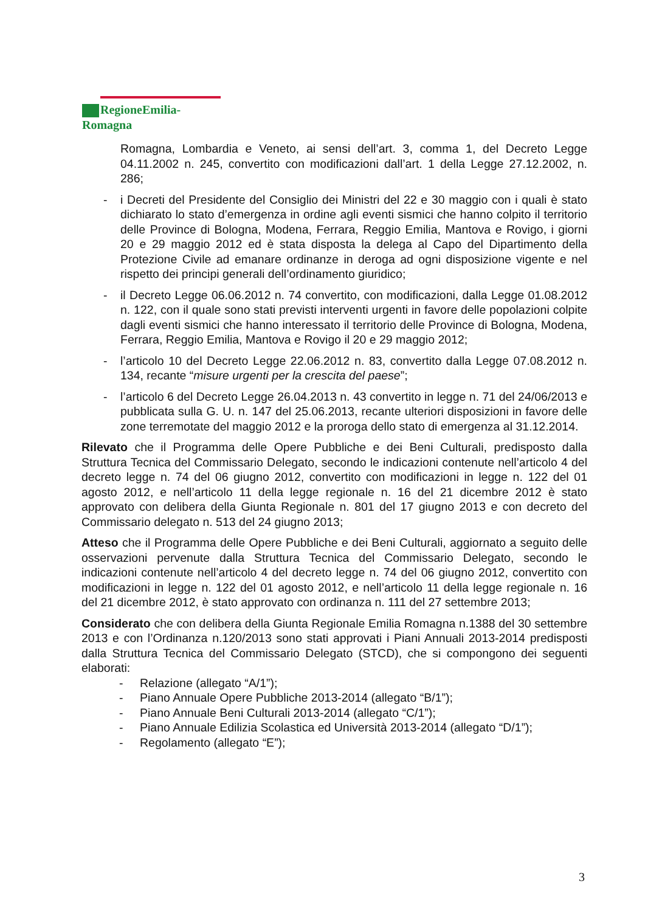RegioneEmilia-Romagna
Romagna, Lombardia e Veneto, ai sensi dell’art. 3, comma 1, del Decreto Legge 04.11.2002 n. 245, convertito con modificazioni dall’art. 1 della Legge 27.12.2002, n. 286;
- i Decreti del Presidente del Consiglio dei Ministri del 22 e 30 maggio con i quali è stato dichiarato lo stato d’emergenza in ordine agli eventi sismici che hanno colpito il territorio delle Province di Bologna, Modena, Ferrara, Reggio Emilia, Mantova e Rovigo, i giorni 20 e 29 maggio 2012 ed è stata disposta la delega al Capo del Dipartimento della Protezione Civile ad emanare ordinanze in deroga ad ogni disposizione vigente e nel rispetto dei principi generali dell’ordinamento giuridico;
- il Decreto Legge 06.06.2012 n. 74 convertito, con modificazioni, dalla Legge 01.08.2012 n. 122, con il quale sono stati previsti interventi urgenti in favore delle popolazioni colpite dagli eventi sismici che hanno interessato il territorio delle Province di Bologna, Modena, Ferrara, Reggio Emilia, Mantova e Rovigo il 20 e 29 maggio 2012;
- l’articolo 10 del Decreto Legge 22.06.2012 n. 83, convertito dalla Legge 07.08.2012 n. 134, recante “misure urgenti per la crescita del paese”;
- l’articolo 6 del Decreto Legge 26.04.2013 n. 43 convertito in legge n. 71 del 24/06/2013 e pubblicata sulla G. U. n. 147 del 25.06.2013, recante ulteriori disposizioni in favore delle zone terremotate del maggio 2012 e la proroga dello stato di emergenza al 31.12.2014.
Rilevato che il Programma delle Opere Pubbliche e dei Beni Culturali, predisposto dalla Struttura Tecnica del Commissario Delegato, secondo le indicazioni contenute nell’articolo 4 del decreto legge n. 74 del 06 giugno 2012, convertito con modificazioni in legge n. 122 del 01 agosto 2012, e nell’articolo 11 della legge regionale n. 16 del 21 dicembre 2012 è stato approvato con delibera della Giunta Regionale n. 801 del 17 giugno 2013 e con decreto del Commissario delegato n. 513 del 24 giugno 2013;
Atteso che il Programma delle Opere Pubbliche e dei Beni Culturali, aggiornato a seguito delle osservazioni pervenute dalla Struttura Tecnica del Commissario Delegato, secondo le indicazioni contenute nell’articolo 4 del decreto legge n. 74 del 06 giugno 2012, convertito con modificazioni in legge n. 122 del 01 agosto 2012, e nell’articolo 11 della legge regionale n. 16 del 21 dicembre 2012, è stato approvato con ordinanza n. 111 del 27 settembre 2013;
Considerato che con delibera della Giunta Regionale Emilia Romagna n.1388 del 30 settembre 2013 e con l’Ordinanza n.120/2013 sono stati approvati i Piani Annuali 2013-2014 predisposti dalla Struttura Tecnica del Commissario Delegato (STCD), che si compongono dei seguenti elaborati:
- Relazione (allegato “A/1”);
- Piano Annuale Opere Pubbliche 2013-2014 (allegato “B/1”);
- Piano Annuale Beni Culturali 2013-2014 (allegato “C/1”);
- Piano Annuale Edilizia Scolastica ed Università 2013-2014 (allegato “D/1”);
- Regolamento (allegato “E”);
3